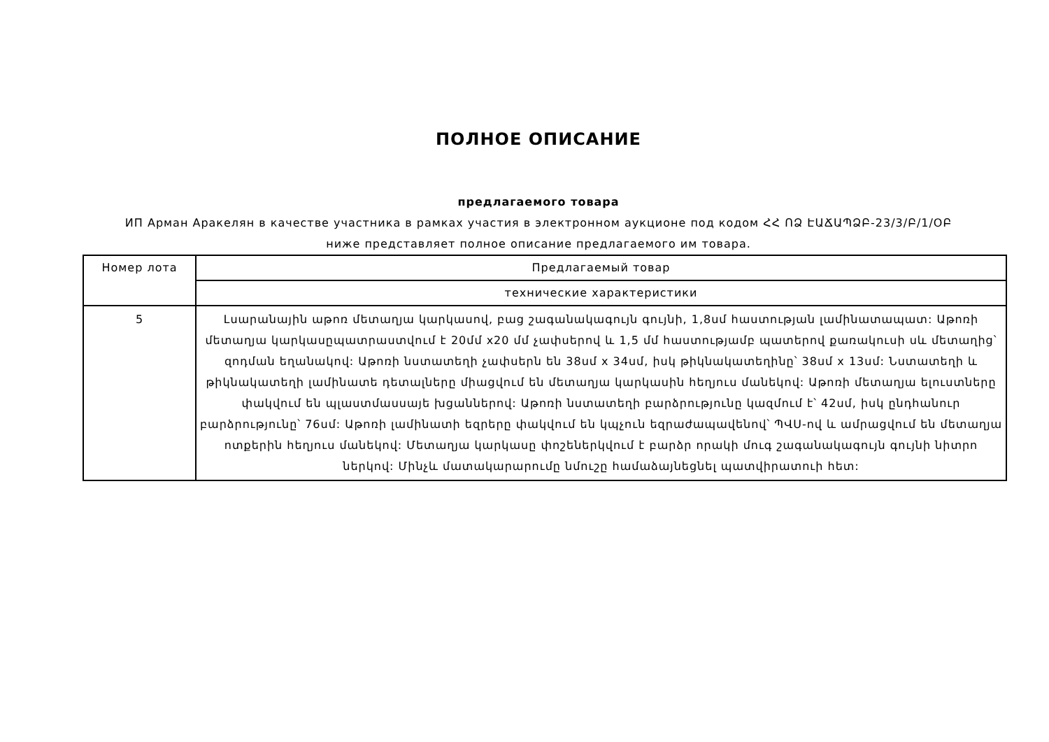ПОЛНОЕ ОПИСАНИЕ
предлагаемого товара
ИП Арман Аракелян в качестве участника в рамках участия в электронном аукционе под кодом ՀՀ ՈՁ ԷԱՃԱՊՁԲ-23/3/Բ/1/ՕԲ
ниже представляет полное описание предлагаемого им товара.
| Номер лота | Предлагаемый товар |
| --- | --- |
| | технические характеристики |
| 5 | Լսարանային աթոռ մետաղյա կարկասով, բաց շագանակագույն գույնի, 1,8սմ հաստության լամինատապատ: Աթոռի մետաղյա կարկասըպատրաստվում է 20մմ x20 մմ չափսերով և 1,5 մմ հաստությամբ պատերով քառակուսի սև մետաղից՝ զոդման եղանակով: Աթոռի նստատեղի չափսերն են 38սմ x 34սմ, իսկ թիկնակատեղինը՝ 38սմ x 13սմ: Նստատեղի և թիկնակատեղի լամինատե դետալները միացվում են մետաղյա կարկասին հեղյուս մանեկով: Աթոռի մետաղյա ելուստները փակվում են պլաստմասսայե խցաններով: Աթոռի նստատեղի բարձրությունը կազմում է՝ 42սմ, իսկ ընդհանուր բարձրությունը՝ 76սմ: Աթոռի լամինատի եզրերը փակվում են կպչուն եզրաժապավենով՝ ՊՎՍ-ով և ամրացվում են մետաղյա ոտքերին հեղյուս մանեկով: Մետաղյա կարկասը փոշեներկվում է բարձր որակի մուգ շագանակագույն գույնի նիտրո ներկով: Մինչև մատակարարումը նմուշը համաձայնեցնել պատվիրատուի հետ: |